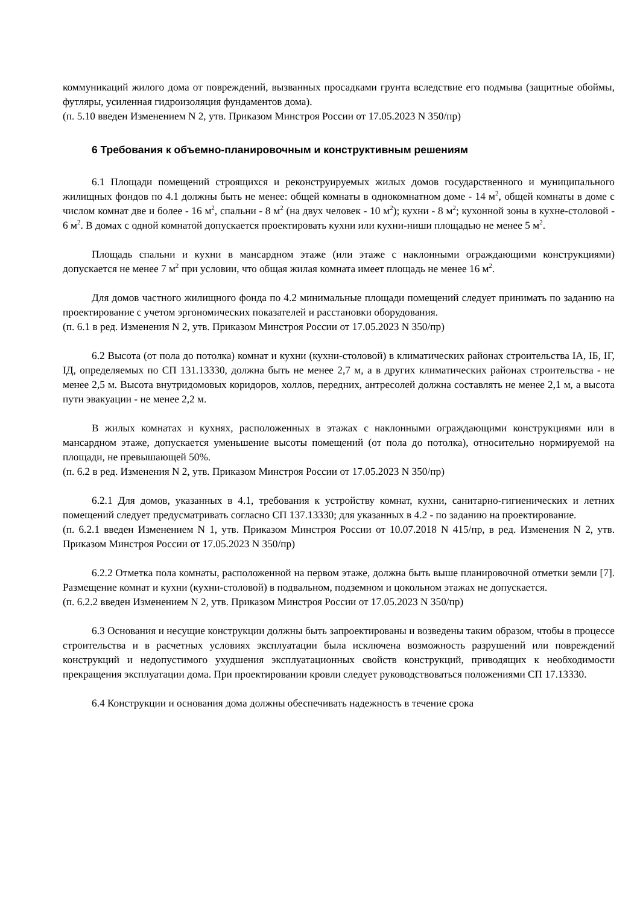коммуникаций жилого дома от повреждений, вызванных просадками грунта вследствие его подмыва (защитные обоймы, футляры, усиленная гидроизоляция фундаментов дома).
(п. 5.10 введен Изменением N 2, утв. Приказом Минстроя России от 17.05.2023 N 350/пр)
6 Требования к объемно-планировочным и конструктивным решениям
6.1 Площади помещений строящихся и реконструируемых жилых домов государственного и муниципального жилищных фондов по 4.1 должны быть не менее: общей комнаты в однокомнатном доме - 14 м<sup>2</sup>, общей комнаты в доме с числом комнат две и более - 16 м<sup>2</sup>, спальни - 8 м<sup>2</sup> (на двух человек - 10 м<sup>2</sup>); кухни - 8 м<sup>2</sup>; кухонной зоны в кухне-столовой - 6 м<sup>2</sup>. В домах с одной комнатой допускается проектировать кухни или кухни-ниши площадью не менее 5 м<sup>2</sup>.
Площадь спальни и кухни в мансардном этаже (или этаже с наклонными ограждающими конструкциями) допускается не менее 7 м<sup>2</sup> при условии, что общая жилая комната имеет площадь не менее 16 м<sup>2</sup>.
Для домов частного жилищного фонда по 4.2 минимальные площади помещений следует принимать по заданию на проектирование с учетом эргономических показателей и расстановки оборудования.
(п. 6.1 в ред. Изменения N 2, утв. Приказом Минстроя России от 17.05.2023 N 350/пр)
6.2 Высота (от пола до потолка) комнат и кухни (кухни-столовой) в климатических районах строительства IА, IБ, IГ, IД, определяемых по СП 131.13330, должна быть не менее 2,7 м, а в других климатических районах строительства - не менее 2,5 м. Высота внутридомовых коридоров, холлов, передних, антресолей должна составлять не менее 2,1 м, а высота пути эвакуации - не менее 2,2 м.
В жилых комнатах и кухнях, расположенных в этажах с наклонными ограждающими конструкциями или в мансардном этаже, допускается уменьшение высоты помещений (от пола до потолка), относительно нормируемой на площади, не превышающей 50%.
(п. 6.2 в ред. Изменения N 2, утв. Приказом Минстроя России от 17.05.2023 N 350/пр)
6.2.1 Для домов, указанных в 4.1, требования к устройству комнат, кухни, санитарно-гигиенических и летних помещений следует предусматривать согласно СП 137.13330; для указанных в 4.2 - по заданию на проектирование.
(п. 6.2.1 введен Изменением N 1, утв. Приказом Минстроя России от 10.07.2018 N 415/пр, в ред. Изменения N 2, утв. Приказом Минстроя России от 17.05.2023 N 350/пр)
6.2.2 Отметка пола комнаты, расположенной на первом этаже, должна быть выше планировочной отметки земли [7]. Размещение комнат и кухни (кухни-столовой) в подвальном, подземном и цокольном этажах не допускается.
(п. 6.2.2 введен Изменением N 2, утв. Приказом Минстроя России от 17.05.2023 N 350/пр)
6.3 Основания и несущие конструкции должны быть запроектированы и возведены таким образом, чтобы в процессе строительства и в расчетных условиях эксплуатации была исключена возможность разрушений или повреждений конструкций и недопустимого ухудшения эксплуатационных свойств конструкций, приводящих к необходимости прекращения эксплуатации дома. При проектировании кровли следует руководствоваться положениями СП 17.13330.
6.4 Конструкции и основания дома должны обеспечивать надежность в течение срока